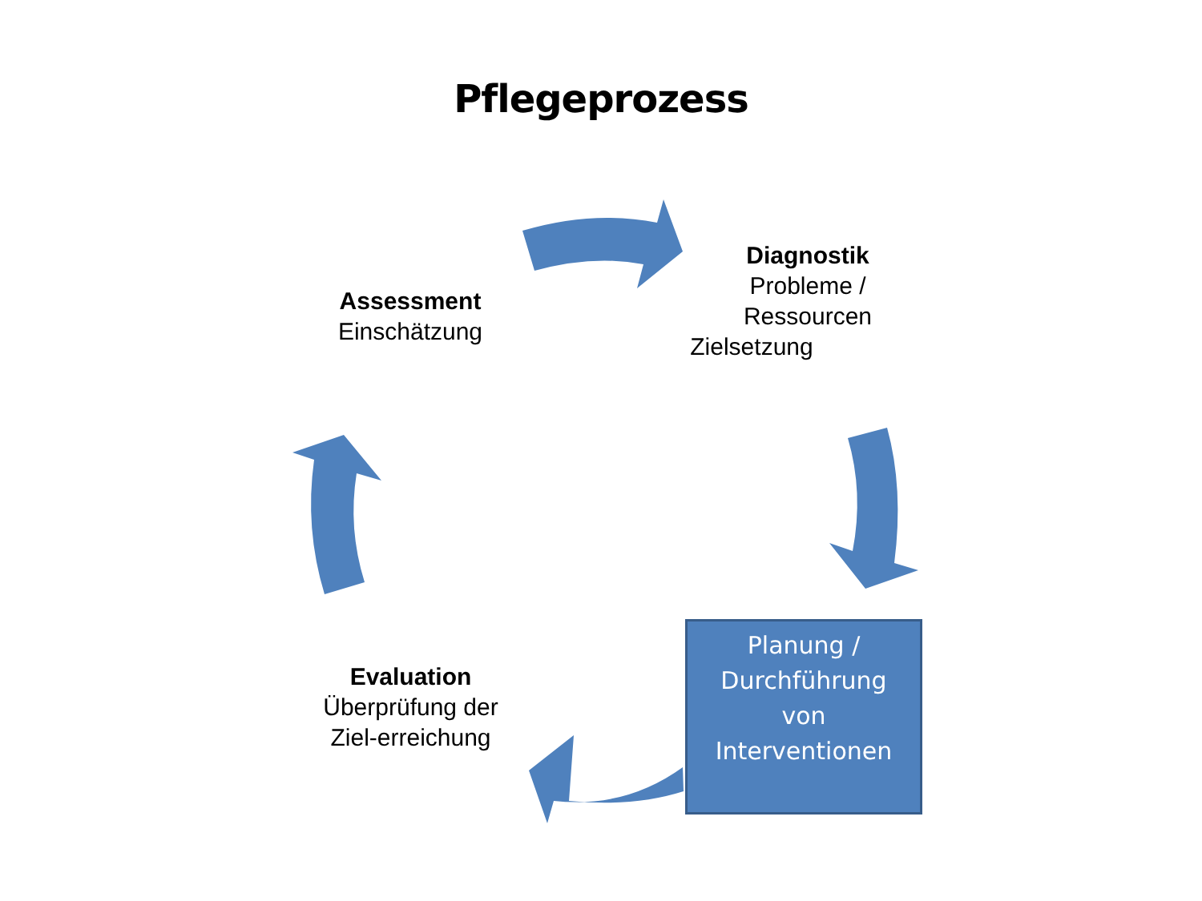Pflegeprozess
Assessment
Einschätzung
Diagnostik
Probleme /
Ressourcen
Zielsetzung
Evaluation
Überprüfung der
Ziel-erreichung
Planung /
Durchführung
von
Interventionen